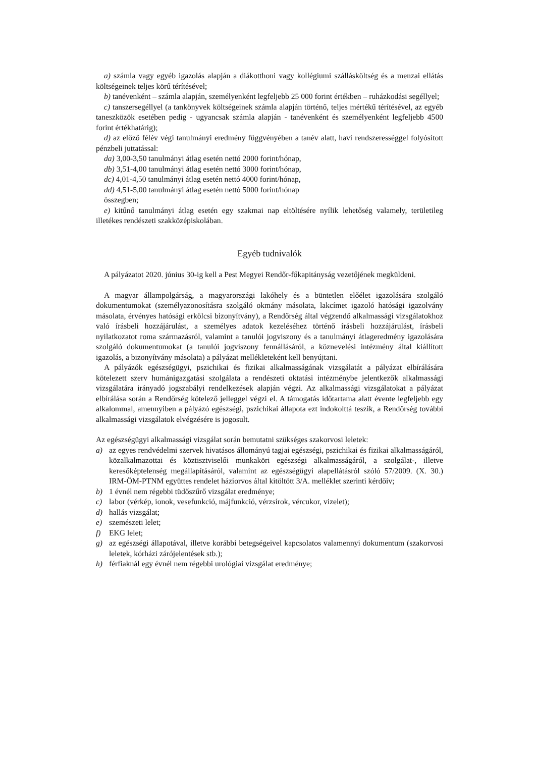a) számla vagy egyéb igazolás alapján a diákotthoni vagy kollégiumi szállásköltség és a menzai ellátás költségeinek teljes körű térítésével;
b) tanévenként – számla alapján, személyenként legfeljebb 25 000 forint értékben – ruházkodási segéllyel;
c) tanszersegéllyel (a tankönyvek költségeinek számla alapján történő, teljes mértékű térítésével, az egyéb taneszközök esetében pedig - ugyancsak számla alapján - tanévenként és személyenként legfeljebb 4500 forint értékhatárig);
d) az előző félév végi tanulmányi eredmény függvényében a tanév alatt, havi rendszerességgel folyósított pénzbeli juttatással:
da) 3,00-3,50 tanulmányi átlag esetén nettó 2000 forint/hónap,
db) 3,51-4,00 tanulmányi átlag esetén nettó 3000 forint/hónap,
dc) 4,01-4,50 tanulmányi átlag esetén nettó 4000 forint/hónap,
dd) 4,51-5,00 tanulmányi átlag esetén nettó 5000 forint/hónap
összegben;
e) kitűnő tanulmányi átlag esetén egy szakmai nap eltöltésére nyílik lehetőség valamely, területileg illetékes rendészeti szakközépiskolában.
Egyéb tudnivalók
A pályázatot 2020. június 30-ig kell a Pest Megyei Rendőr-főkapitányság vezetőjének megküldeni.
A magyar állampolgárság, a magyarországi lakóhely és a büntetlen előélet igazolására szolgáló dokumentumokat (személyazonosításra szolgáló okmány másolata, lakcímet igazoló hatósági igazolvány másolata, érvényes hatósági erkölcsi bizonyítvány), a Rendőrség által végzendő alkalmassági vizsgálatokhoz való írásbeli hozzájárulást, a személyes adatok kezeléséhez történő írásbeli hozzájárulást, írásbeli nyilatkozatot roma származásról, valamint a tanulói jogviszony és a tanulmányi átlageredmény igazolására szolgáló dokumentumokat (a tanulói jogviszony fennállásáról, a köznevelési intézmény által kiállított igazolás, a bizonyítvány másolata) a pályázat mellékleteként kell benyújtani.
A pályázók egészségügyi, pszichikai és fizikai alkalmasságának vizsgálatát a pályázat elbírálására kötelezett szerv humánigazgatási szolgálata a rendészeti oktatási intézménybe jelentkezők alkalmassági vizsgálatára irányadó jogszabályi rendelkezések alapján végzi. Az alkalmassági vizsgálatokat a pályázat elbírálása során a Rendőrség kötelező jelleggel végzi el. A támogatás időtartama alatt évente legfeljebb egy alkalommal, amennyiben a pályázó egészségi, pszichikai állapota ezt indokolttá teszik, a Rendőrség további alkalmassági vizsgálatok elvégzésére is jogosult.
Az egészségügyi alkalmassági vizsgálat során bemutatni szükséges szakorvosi leletek:
a) az egyes rendvédelmi szervek hivatásos állományú tagjai egészségi, pszichikai és fizikai alkalmasságáról, közalkalmazottai és köztisztviselői munkaköri egészségi alkalmasságáról, a szolgálat-, illetve keresőképtelenség megállapításáról, valamint az egészségügyi alapellátásról szóló 57/2009. (X. 30.) IRM-ÖM-PTNM együttes rendelet háziorvos által kitöltött 3/A. melléklet szerinti kérdőív;
b) 1 évnél nem régebbi tüdőszűrő vizsgálat eredménye;
c) labor (vérkép, ionok, vesefunkció, májfunkció, vérzsírok, vércukor, vizelet);
d) hallás vizsgálat;
e) szemészeti lelet;
f) EKG lelet;
g) az egészségi állapotával, illetve korábbi betegségeivel kapcsolatos valamennyi dokumentum (szakorvosi leletek, kórházi zárójelentések stb.);
h) férfiaknál egy évnél nem régebbi urológiai vizsgálat eredménye;